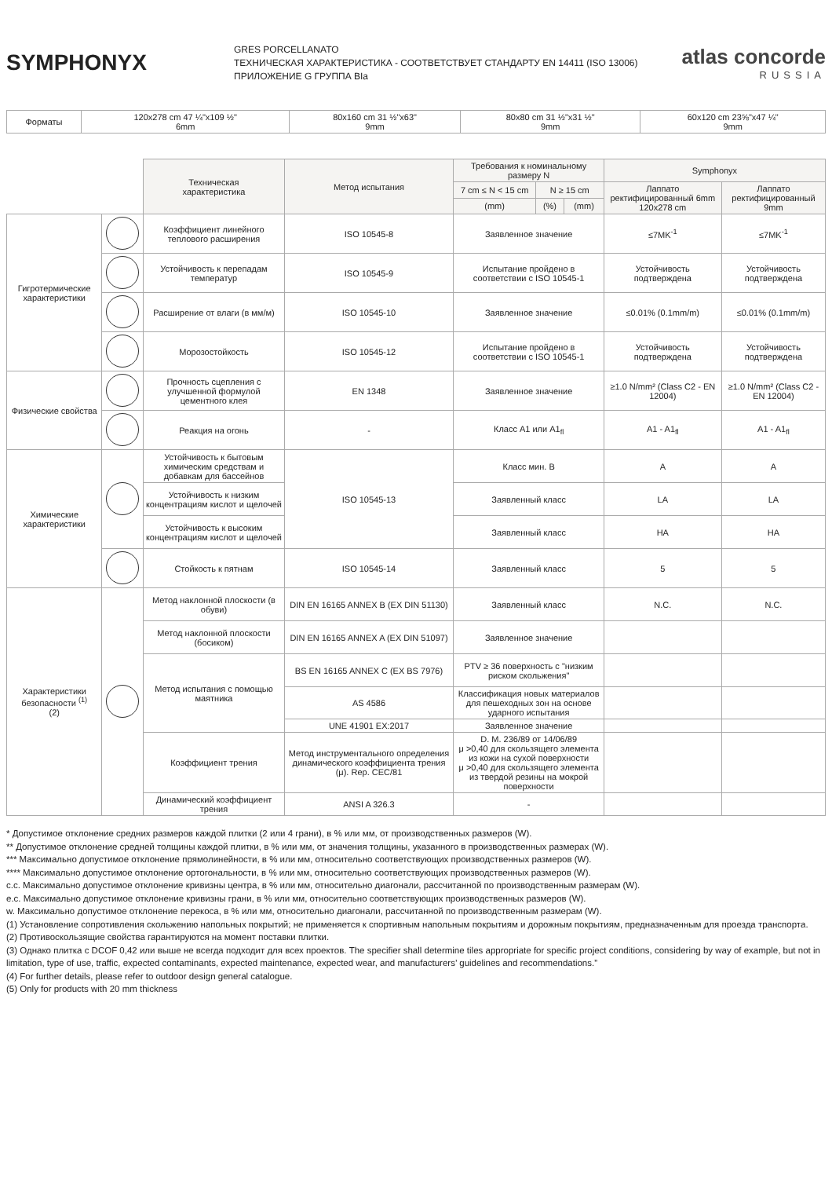SYMPHONYX
GRES PORCELLANATO
ТЕХНИЧЕСКАЯ ХАРАКТЕРИСТИКА - СООТВЕТСТВУЕТ СТАНДАРТУ EN 14411 (ISO 13006)
ПРИЛОЖЕНИЕ G ГРУППА BIa
atlas concorde
RUSSIA
| Форматы | 120x278 cm 47 ¼"x109 ½" 6mm | 80x160 cm 31 ½"x63" 9mm | 80x80 cm 31 ½"x31 ½" 9mm | 60x120 cm 23⅝"x47 ¼" 9mm |
| | | Техническая характеристика | Метод испытания | Требования к номинальному размеру N | | | Symphonyx | |
| --- | --- | --- | --- | --- | --- | --- | --- | --- |
| | | | | 7 cm ≤ N < 15 cm | N ≥ 15 cm | | Лаппато ректифицированный 6mm 120x278 cm | Лаппато ректифицированный 9mm |
| | | | | (mm) | (%) | (mm) | | |
| Гигротермические характеристики | | Коэффициент линейного теплового расширения | ISO 10545-8 | Заявленное значение | | | ≤7MK<sup>-1</sup> | ≤7MK<sup>-1</sup> |
| | | Устойчивость к перепадам температур | ISO 10545-9 | Испытание пройдено в соответствии с ISO 10545-1 | | | Устойчивость подтверждена | Устойчивость подтверждена |
| | | Расширение от влаги (в мм/м) | ISO 10545-10 | Заявленное значение | | | ≤0.01% (0.1mm/m) | ≤0.01% (0.1mm/m) |
| | | Морозостойкость | ISO 10545-12 | Испытание пройдено в соответствии с ISO 10545-1 | | | Устойчивость подтверждена | Устойчивость подтверждена |
| Физические свойства | | Прочность сцепления с улучшенной формулой цементного клея | EN 1348 | Заявленное значение | | | ≥1.0 N/mm² (Class C2 - EN 12004) | ≥1.0 N/mm² (Class C2 - EN 12004) |
| | | Реакция на огонь | - | Класс A1 или A1<sub>fl</sub> | | | A1 - A1<sub>fl</sub> | A1 - A1<sub>fl</sub> |
| Химические характеристики | | Устойчивость к бытовым химическим средствам и добавкам для бассейнов | ISO 10545-13 | Класс мин. B | | | A | A |
| | | Устойчивость к низким концентрациям кислот и щелочей | | Заявленный класс | | | LA | LA |
| | | Устойчивость к высоким концентрациям кислот и щелочей | | Заявленный класс | | | HA | HA |
| | | Стойкость к пятнам | ISO 10545-14 | Заявленный класс | | | 5 | 5 |
| Характеристики безопасности <sup>(1)</sup> (2) | | Метод наклонной плоскости (в обуви) | DIN EN 16165 ANNEX B (EX DIN 51130) | Заявленный класс | | | N.C. | N.C. |
| | | Метод наклонной плоскости (босиком) | DIN EN 16165 ANNEX A (EX DIN 51097) | Заявленное значение | | | | |
| | | Метод испытания с помощью маятника | BS EN 16165 ANNEX C (EX BS 7976) | PTV ≥ 36 поверхность с "низким риском скольжения" | | | | |
| | | | AS 4586 | Классификация новых материалов для пешеходных зон на основе ударного испытания | | | | |
| | | | UNE 41901 EX:2017 | Заявленное значение | | | | |
| | | Коэффициент трения | Метод инструментального определения динамического коэффициента трения (μ). Rep. CEC/81 | D. M. 236/89 от 14/06/89 μ >0,40 для скользящего элемента из кожи на сухой поверхности μ >0,40 для скользящего элемента из твердой резины на мокрой поверхности | | | | |
| | | Динамический коэффициент трения | ANSI A 326.3 | - | | | | |
* Допустимое отклонение средних размеров каждой плитки (2 или 4 грани), в % или мм, от производственных размеров (W).
** Допустимое отклонение средней толщины каждой плитки, в % или мм, от значения толщины, указанного в производственных размерах (W).
*** Максимально допустимое отклонение прямолинейности, в % или мм, относительно соответствующих производственных размеров (W).
**** Максимально допустимое отклонение ортогональности, в % или мм, относительно соответствующих производственных размеров (W).
c.c. Максимально допустимое отклонение кривизны центра, в % или мм, относительно диагонали, рассчитанной по производственным размерам (W).
e.c. Максимально допустимое отклонение кривизны грани, в % или мм, относительно соответствующих производственных размеров (W).
w. Максимально допустимое отклонение перекоса, в % или мм, относительно диагонали, рассчитанной по производственным размерам (W).
(1) Установление сопротивления скольжению напольных покрытий; не применяется к спортивным напольным покрытиям и дорожным покрытиям, предназначенным для проезда транспорта.
(2) Противоскользящие свойства гарантируются на момент поставки плитки.
(3) Однако плитка с DCOF 0,42 или выше не всегда подходит для всех проектов. The specifier shall determine tiles appropriate for specific project conditions, considering by way of example, but not in limitation, type of use, traffic, expected contaminants, expected maintenance, expected wear, and manufacturers’ guidelines and recommendations.”
(4) For further details, please refer to outdoor design general catalogue.
(5) Only for products with 20 mm thickness